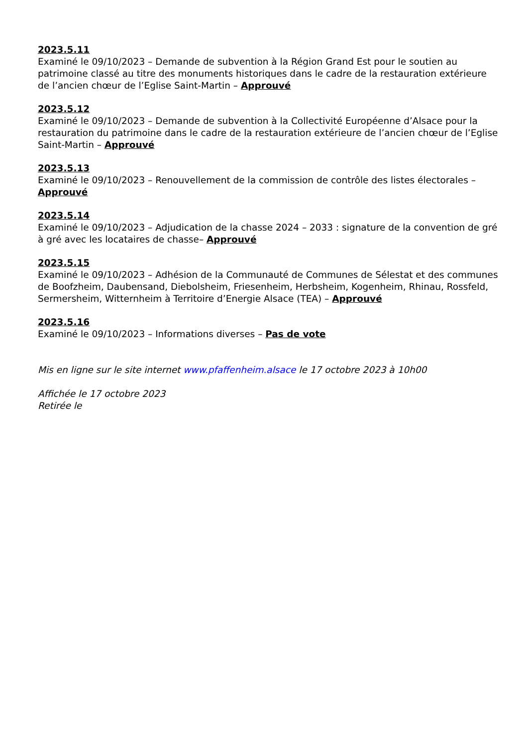2023.5.11
Examiné le 09/10/2023 – Demande de subvention à la Région Grand Est pour le soutien au patrimoine classé au titre des monuments historiques dans le cadre de la restauration extérieure de l’ancien chœur de l’Eglise Saint-Martin – Approuvé
2023.5.12
Examiné le 09/10/2023 – Demande de subvention à la Collectivité Européenne d’Alsace pour la restauration du patrimoine dans le cadre de la restauration extérieure de l’ancien chœur de l’Eglise Saint-Martin – Approuvé
2023.5.13
Examiné le 09/10/2023 – Renouvellement de la commission de contrôle des listes électorales – Approuvé
2023.5.14
Examiné le 09/10/2023 – Adjudication de la chasse 2024 – 2033 : signature de la convention de gré à gré avec les locataires de chasse– Approuvé
2023.5.15
Examiné le 09/10/2023 – Adhésion de la Communauté de Communes de Sélestat et des communes de Boofzheim, Daubensand, Diebolsheim, Friesenheim, Herbsheim, Kogenheim, Rhinau, Rossfeld, Sermersheim, Witternheim à Territoire d’Energie Alsace (TEA) – Approuvé
2023.5.16
Examiné le 09/10/2023 – Informations diverses – Pas de vote
Mis en ligne sur le site internet www.pfaffenheim.alsace le 17 octobre 2023 à 10h00
Affichée le 17 octobre 2023
Retirée le